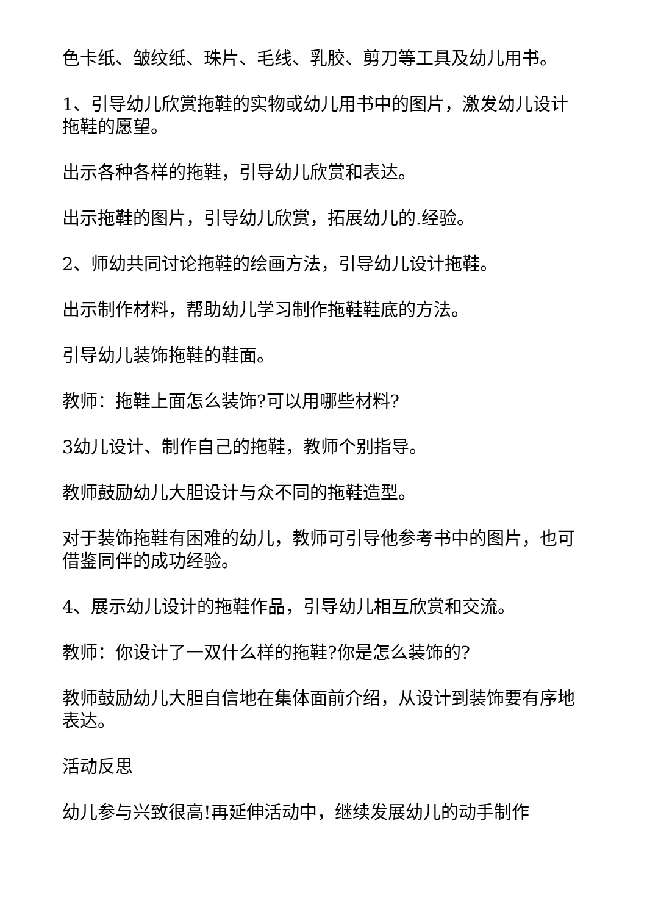色卡纸、皱纹纸、珠片、毛线、乳胶、剪刀等工具及幼儿用书。
1、引导幼儿欣赏拖鞋的实物或幼儿用书中的图片，激发幼儿设计拖鞋的愿望。
出示各种各样的拖鞋，引导幼儿欣赏和表达。
出示拖鞋的图片，引导幼儿欣赏，拓展幼儿的.经验。
2、师幼共同讨论拖鞋的绘画方法，引导幼儿设计拖鞋。
出示制作材料，帮助幼儿学习制作拖鞋鞋底的方法。
引导幼儿装饰拖鞋的鞋面。
教师：拖鞋上面怎么装饰?可以用哪些材料?
3幼儿设计、制作自己的拖鞋，教师个别指导。
教师鼓励幼儿大胆设计与众不同的拖鞋造型。
对于装饰拖鞋有困难的幼儿，教师可引导他参考书中的图片，也可借鉴同伴的成功经验。
4、展示幼儿设计的拖鞋作品，引导幼儿相互欣赏和交流。
教师：你设计了一双什么样的拖鞋?你是怎么装饰的?
教师鼓励幼儿大胆自信地在集体面前介绍，从设计到装饰要有序地表达。
活动反思
幼儿参与兴致很高!再延伸活动中，继续发展幼儿的动手制作